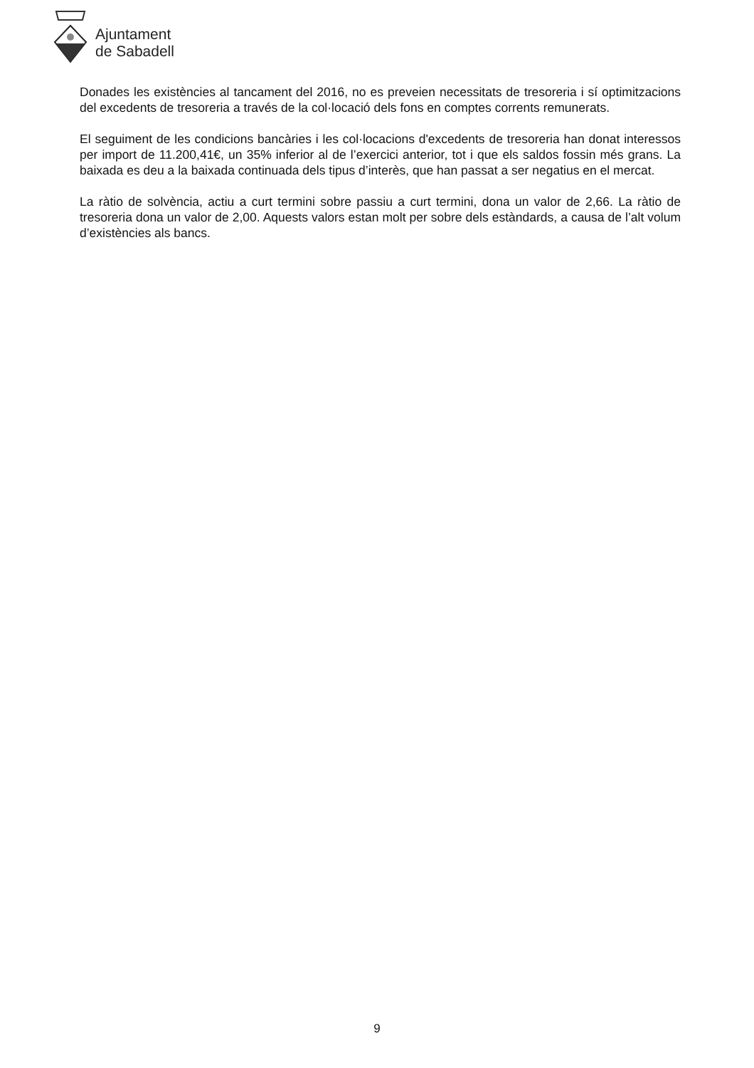Ajuntament
de Sabadell
Donades les existències al tancament del 2016, no es preveien necessitats de tresoreria i sí optimitzacions del excedents de tresoreria a través de la col·locació dels fons en comptes corrents remunerats.
El seguiment de les condicions bancàries i les col·locacions d'excedents de tresoreria han donat interessos per import de 11.200,41€, un 35% inferior al de l’exercici anterior, tot i que els saldos fossin més grans. La baixada es deu a la baixada continuada dels tipus d’interès, que han passat a ser negatius en el mercat.
La ràtio de solvència, actiu a curt termini sobre passiu a curt termini, dona un valor de 2,66. La ràtio de tresoreria dona un valor de 2,00. Aquests valors estan molt per sobre dels estàndards, a causa de l’alt volum d’existències als bancs.
9